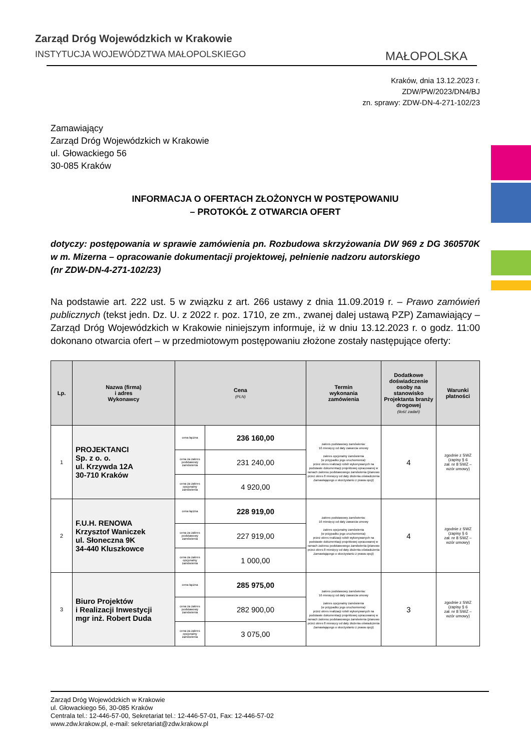Zarząd Dróg Wojewódzkich w Krakowie
INSTYTUCJA WOJEWÓDZTWA MAŁOPOLSKIEGO
MAŁOPOLSKA
Kraków, dnia 13.12.2023 r.
ZDW/PW/2023/DN4/BJ
zn. sprawy: ZDW-DN-4-271-102/23
Zamawiający
Zarząd Dróg Wojewódzkich w Krakowie
ul. Głowackiego 56
30-085 Kraków
INFORMACJA O OFERTACH ZŁOŻONYCH W POSTĘPOWANIU
– PROTOKÓŁ Z OTWARCIA OFERT
dotyczy: postępowania w sprawie zamówienia pn. Rozbudowa skrzyżowania DW 969 z DG 360570K w m. Mizerna – opracowanie dokumentacji projektowej, pełnienie nadzoru autorskiego
(nr ZDW-DN-4-271-102/23)
Na podstawie art. 222 ust. 5 w związku z art. 266 ustawy z dnia 11.09.2019 r. – Prawo zamówień publicznych (tekst jedn. Dz. U. z 2022 r. poz. 1710, ze zm., zwanej dalej ustawą PZP) Zamawiający – Zarząd Dróg Wojewódzkich w Krakowie niniejszym informuje, iż w dniu 13.12.2023 r. o godz. 11:00 dokonano otwarcia ofert – w przedmiotowym postępowaniu złożone zostały następujące oferty:
| Lp. | Nazwa (firma) i adres Wykonawcy | Cena (PLN) | | Termin wykonania zamówienia | Dodatkowe doświadczenie osoby na stanowisko Projektanta branży drogowej (ilość zadań) | Warunki płatności |
| --- | --- | --- | --- | --- | --- | --- |
| 1 | PROJEKTANCI Sp. z o. o. ul. Krzywda 12A 30-710 Kraków | cena łączna | 236 160,00 | zakres podstawowy zamówienia: 16 miesięcy od daty zawarcia umowy zakres opcjonalny zamówienia (w przypadku jego uruchomienia): przez okres realizacji robót wykonywanych na podstawie dokumentacji projektowej opracowanej w ramach zakresu podstawowego zamówienia (planowo przez okres 8 miesięcy od daty złożenia oświadczenia Zamawiającego o skorzystaniu z prawa opcji) | 4 | zgodnie z SWZ (zapisy § 6 zał. nr 8 SWZ – wzór umowy) |
| | | cena za zakres podstawowy zamówienia | 231 240,00 | | | |
| | | cena za zakres opcjonalny zamówienia | 4 920,00 | | | |
| 2 | F.U.H. RENOWA Krzysztof Waniczek ul. Słoneczna 9K 34-440 Kluszkowce | cena łączna | 228 919,00 | zakres podstawowy zamówienia: 16 miesięcy od daty zawarcia umowy zakres opcjonalny zamówienia (w przypadku jego uruchomienia): przez okres realizacji robót wykonywanych na podstawie dokumentacji projektowej opracowanej w ramach zakresu podstawowego zamówienia (planowo przez okres 8 miesięcy od daty złożenia oświadczenia Zamawiającego o skorzystaniu z prawa opcji) | 4 | zgodnie z SWZ (zapisy § 6 zał. nr 8 SWZ – wzór umowy) |
| | | cena za zakres podstawowy zamówienia | 227 919,00 | | | |
| | | cena za zakres opcjonalny zamówienia | 1 000,00 | | | |
| 3 | Biuro Projektów i Realizacji Inwestycji mgr inż. Robert Duda | cena łączna | 285 975,00 | zakres podstawowy zamówienia: 16 miesięcy od daty zawarcia umowy zakres opcjonalny zamówienia (w przypadku jego uruchomienia): przez okres realizacji robót wykonywanych na podstawie dokumentacji projektowej opracowanej w ramach zakresu podstawowego zamówienia (planowo przez okres 8 miesięcy od daty złożenia oświadczenia Zamawiającego o skorzystaniu z prawa opcji) | 3 | zgodnie z SWZ (zapisy § 6 zał. nr 8 SWZ – wzór umowy) |
| | | cena za zakres podstawowy zamówienia | 282 900,00 | | | |
| | | cena za zakres opcjonalny zamówienia | 3 075,00 | | | |
Zarząd Dróg Wojewódzkich w Krakowie
ul. Głowackiego 56, 30-085 Kraków
Centrala tel.: 12-446-57-00, Sekretariat tel.: 12-446-57-01, Fax: 12-446-57-02
www.zdw.krakow.pl, e-mail: sekretariat@zdw.krakow.pl